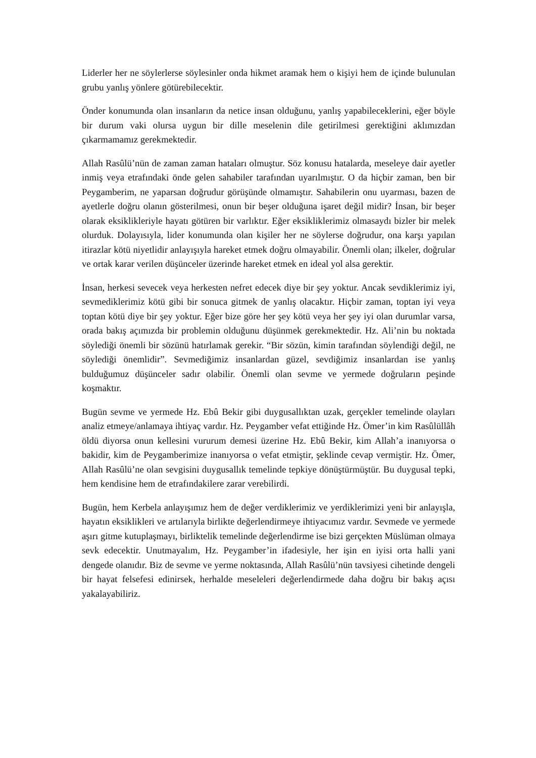Liderler her ne söylerlerse söylesinler onda hikmet aramak hem o kişiyi hem de içinde bulunulan grubu yanlış yönlere götürebilecektir.
Önder konumunda olan insanların da netice insan olduğunu, yanlış yapabileceklerini, eğer böyle bir durum vaki olursa uygun bir dille meselenin dile getirilmesi gerektiğini aklımızdan çıkarmamamız gerekmektedir.
Allah Rasûlü’nün de zaman zaman hataları olmuştur. Söz konusu hatalarda, meseleye dair ayetler inmiş veya etrafındaki önde gelen sahabiler tarafından uyarılmıştır. O da hiçbir zaman, ben bir Peygamberim, ne yaparsan doğrudur görüşünde olmamıştır. Sahabilerin onu uyarması, bazen de ayetlerle doğru olanın gösterilmesi, onun bir beşer olduğuna işaret değil midir? İnsan, bir beşer olarak eksiklikleriyle hayatı götüren bir varlıktır. Eğer eksikliklerimiz olmasaydı bizler bir melek olurduk. Dolayısıyla, lider konumunda olan kişiler her ne söylerse doğrudur, ona karşı yapılan itirazlar kötü niyetlidir anlayışıyla hareket etmek doğru olmayabilir. Önemli olan; ilkeler, doğrular ve ortak karar verilen düşünceler üzerinde hareket etmek en ideal yol alsa gerektir.
İnsan, herkesi sevecek veya herkesten nefret edecek diye bir şey yoktur. Ancak sevdiklerimiz iyi, sevmediklerimiz kötü gibi bir sonuca gitmek de yanlış olacaktır. Hiçbir zaman, toptan iyi veya toptan kötü diye bir şey yoktur. Eğer bize göre her şey kötü veya her şey iyi olan durumlar varsa, orada bakış açımızda bir problemin olduğunu düşünmek gerekmektedir. Hz. Ali’nin bu noktada söylediği önemli bir sözünü hatırlamak gerekir. “Bir sözün, kimin tarafından söylendiği değil, ne söylediği önemlidir”. Sevmediğimiz insanlardan güzel, sevdiğimiz insanlardan ise yanlış bulduğumuz düşünceler sadır olabilir. Önemli olan sevme ve yermede doğruların peşinde koşmaktır.
Bugün sevme ve yermede Hz. Ebû Bekir gibi duygusallıktan uzak, gerçekler temelinde olayları analiz etmeye/anlamaya ihtiyaç vardır. Hz. Peygamber vefat ettiğinde Hz. Ömer’in kim Rasûlüllâh öldü diyorsa onun kellesini vururum demesi üzerine Hz. Ebû Bekir, kim Allah’a inanıyorsa o bakidir, kim de Peygamberimize inanıyorsa o vefat etmiştir, şeklinde cevap vermiştir. Hz. Ömer, Allah Rasûlü’ne olan sevgisini duygusallık temelinde tepkiye dönüştürmüştür. Bu duygusal tepki, hem kendisine hem de etrafındakilere zarar verebilirdi.
Bugün, hem Kerbela anlayışımız hem de değer verdiklerimiz ve yerdiklerimizi yeni bir anlayışla, hayatın eksiklikleri ve artılarıyla birlikte değerlendirmeye ihtiyacımız vardır. Sevmede ve yermede aşırı gitme kutuplaşmayı, birliktelik temelinde değerlendirme ise bizi gerçekten Müslüman olmaya sevk edecektir. Unutmayalım, Hz. Peygamber’in ifadesiyle, her işin en iyisi orta halli yani dengede olanıdır. Biz de sevme ve yerme noktasında, Allah Rasûlü’nün tavsiyesi cihetinde dengeli bir hayat felsefesi edinirsek, herhalde meseleleri değerlendirmede daha doğru bir bakış açısı yakalayabiliriz.